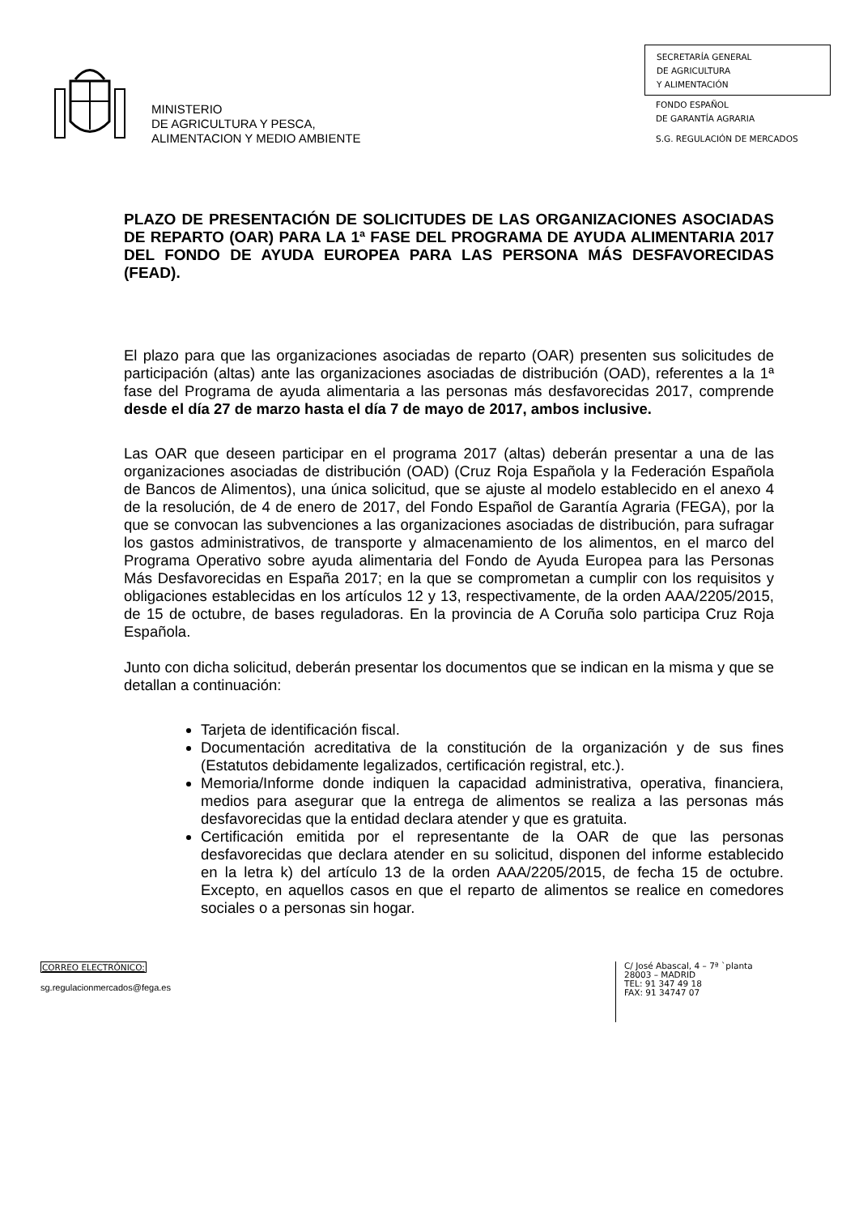MINISTERIO
DE AGRICULTURA Y PESCA,
ALIMENTACION Y MEDIO AMBIENTE
SECRETARÍA GENERAL
DE AGRICULTURA
Y ALIMENTACIÓN
FONDO ESPAÑOL
DE GARANTÍA AGRARIA
S.G. REGULACIÓN DE MERCADOS
PLAZO DE PRESENTACIÓN DE SOLICITUDES DE LAS ORGANIZACIONES ASOCIADAS DE REPARTO (OAR) PARA LA 1ª FASE DEL PROGRAMA DE AYUDA ALIMENTARIA 2017 DEL FONDO DE AYUDA EUROPEA PARA LAS PERSONA MÁS DESFAVORECIDAS (FEAD).
El plazo para que las organizaciones asociadas de reparto (OAR) presenten sus solicitudes de participación (altas) ante las organizaciones asociadas de distribución (OAD), referentes a la 1ª fase del Programa de ayuda alimentaria a las personas más desfavorecidas 2017, comprende desde el día 27 de marzo hasta el día 7 de mayo de 2017, ambos inclusive.
Las OAR que deseen participar en el programa 2017 (altas) deberán presentar a una de las organizaciones asociadas de distribución (OAD) (Cruz Roja Española y la Federación Española de Bancos de Alimentos), una única solicitud, que se ajuste al modelo establecido en el anexo 4 de la resolución, de 4 de enero de 2017, del Fondo Español de Garantía Agraria (FEGA), por la que se convocan las subvenciones a las organizaciones asociadas de distribución, para sufragar los gastos administrativos, de transporte y almacenamiento de los alimentos, en el marco del Programa Operativo sobre ayuda alimentaria del Fondo de Ayuda Europea para las Personas Más Desfavorecidas en España 2017; en la que se comprometan a cumplir con los requisitos y obligaciones establecidas en los artículos 12 y 13, respectivamente, de la orden AAA/2205/2015, de 15 de octubre, de bases reguladoras. En la provincia de A Coruña solo participa Cruz Roja Española.
Junto con dicha solicitud, deberán presentar los documentos que se indican en la misma y que se detallan a continuación:
Tarjeta de identificación fiscal.
Documentación acreditativa de la constitución de la organización y de sus fines (Estatutos debidamente legalizados, certificación registral, etc.).
Memoria/Informe donde indiquen la capacidad administrativa, operativa, financiera, medios para asegurar que la entrega de alimentos se realiza a las personas más desfavorecidas que la entidad declara atender y que es gratuita.
Certificación emitida por el representante de la OAR de que las personas desfavorecidas que declara atender en su solicitud, disponen del informe establecido en la letra k) del artículo 13 de la orden AAA/2205/2015, de fecha 15 de octubre. Excepto, en aquellos casos en que el reparto de alimentos se realice en comedores sociales o a personas sin hogar.
CORREO ELECTRÓNICO:
sg.regulacionmercados@fega.es
C/ José Abascal, 4 – 7ª `planta
28003 – MADRID
TEL: 91 347 49 18
FAX: 91 34747 07